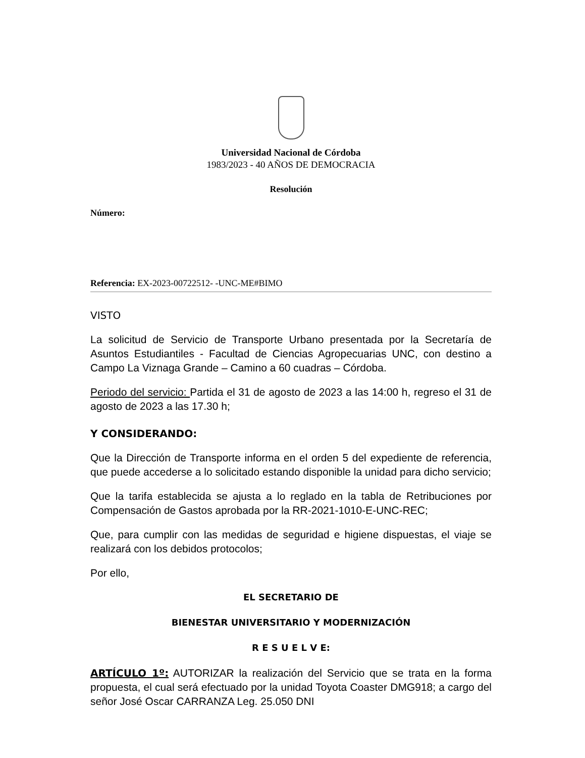Universidad Nacional de Córdoba
1983/2023 - 40 AÑOS DE DEMOCRACIA
Resolución
Número:
Referencia: EX-2023-00722512- -UNC-ME#BIMO
VISTO
La solicitud de Servicio de Transporte Urbano presentada por la Secretaría de Asuntos Estudiantiles - Facultad de Ciencias Agropecuarias UNC, con destino a Campo La Viznaga Grande – Camino a 60 cuadras – Córdoba.
Periodo del servicio: Partida el 31 de agosto de 2023 a las 14:00 h, regreso el 31 de agosto de 2023 a las 17.30 h;
Y CONSIDERANDO:
Que la Dirección de Transporte informa en el orden 5 del expediente de referencia, que puede accederse a lo solicitado estando disponible la unidad para dicho servicio;
Que la tarifa establecida se ajusta a lo reglado en la tabla de Retribuciones por Compensación de Gastos aprobada por la RR-2021-1010-E-UNC-REC;
Que, para cumplir con las medidas de seguridad e higiene dispuestas, el viaje se realizará con los debidos protocolos;
Por ello,
EL SECRETARIO DE
BIENESTAR UNIVERSITARIO Y MODERNIZACIÓN
R E S U E L V E:
ARTÍCULO 1º: AUTORIZAR la realización del Servicio que se trata en la forma propuesta, el cual será efectuado por la unidad Toyota Coaster DMG918; a cargo del señor José Oscar CARRANZA Leg. 25.050 DNI